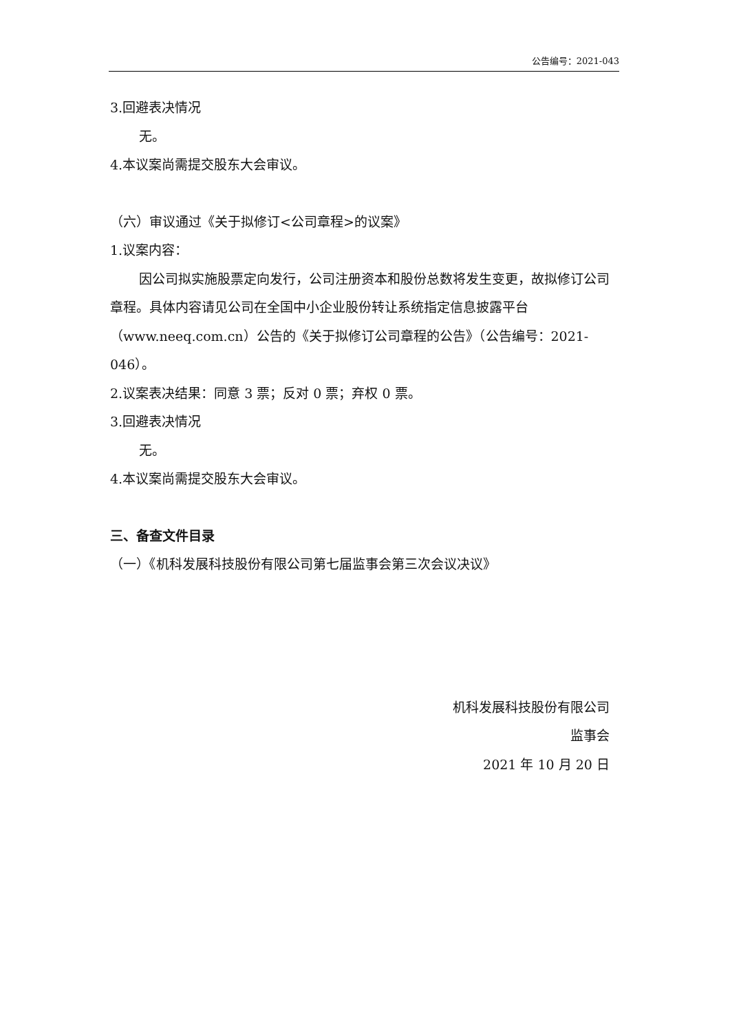公告编号：2021-043
3.回避表决情况
无。
4.本议案尚需提交股东大会审议。
（六）审议通过《关于拟修订<公司章程>的议案》
1.议案内容：
因公司拟实施股票定向发行，公司注册资本和股份总数将发生变更，故拟修订公司章程。具体内容请见公司在全国中小企业股份转让系统指定信息披露平台（www.neeq.com.cn）公告的《关于拟修订公司章程的公告》（公告编号：2021-046）。
2.议案表决结果：同意 3 票；反对 0 票；弃权 0 票。
3.回避表决情况
无。
4.本议案尚需提交股东大会审议。
三、备查文件目录
（一）《机科发展科技股份有限公司第七届监事会第三次会议决议》
机科发展科技股份有限公司
监事会
2021 年 10 月 20 日